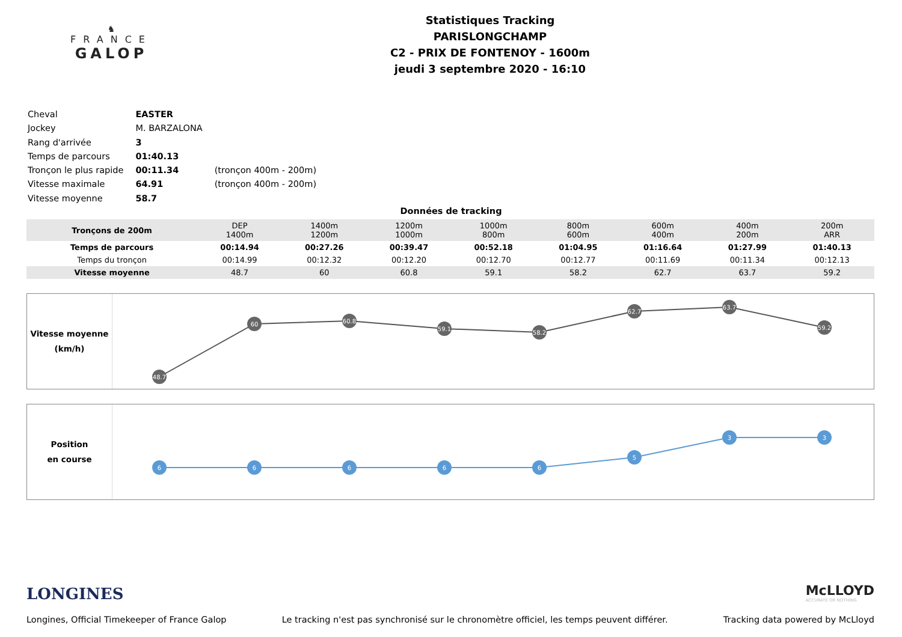♞
FRANCE
GALOP
Statistiques Tracking
PARISLONGCHAMP
C2 - PRIX DE FONTENOY - 1600m
jeudi 3 septembre 2020 - 16:10
| Cheval | EASTER | |
| Jockey | M. BARZALONA | |
| Rang d'arrivée | 3 | |
| Temps de parcours | 01:40.13 | |
| Tronçon le plus rapide | 00:11.34 | (tronçon 400m - 200m) |
| Vitesse maximale | 64.91 | (tronçon 400m - 200m) |
| Vitesse moyenne | 58.7 | |
Données de tracking
| Tronçons de 200m | DEP 1400m | 1400m 1200m | 1200m 1000m | 1000m 800m | 800m 600m | 600m 400m | 400m 200m | 200m ARR |
| Temps de parcours | 00:14.94 | 00:27.26 | 00:39.47 | 00:52.18 | 01:04.95 | 01:16.64 | 01:27.99 | 01:40.13 |
| Temps du tronçon | 00:14.99 | 00:12.32 | 00:12.20 | 00:12.70 | 00:12.77 | 00:11.69 | 00:11.34 | 00:12.13 |
| Vitesse moyenne | 48.7 | 60 | 60.8 | 59.1 | 58.2 | 62.7 | 63.7 | 59.2 |
Vitesse moyenne
(km/h)
48.7
60
60.8
59.1
58.2
62.7
63.7
59.2
Position
en course
6
6
6
6
6
5
3
3
LONGINES
McLLOYD
ACCURATE OR NOTHING
Longines, Official Timekeeper of France Galop Le tracking n'est pas synchronisé sur le chronomètre officiel, les temps peuvent différer. Tracking data powered by McLloyd